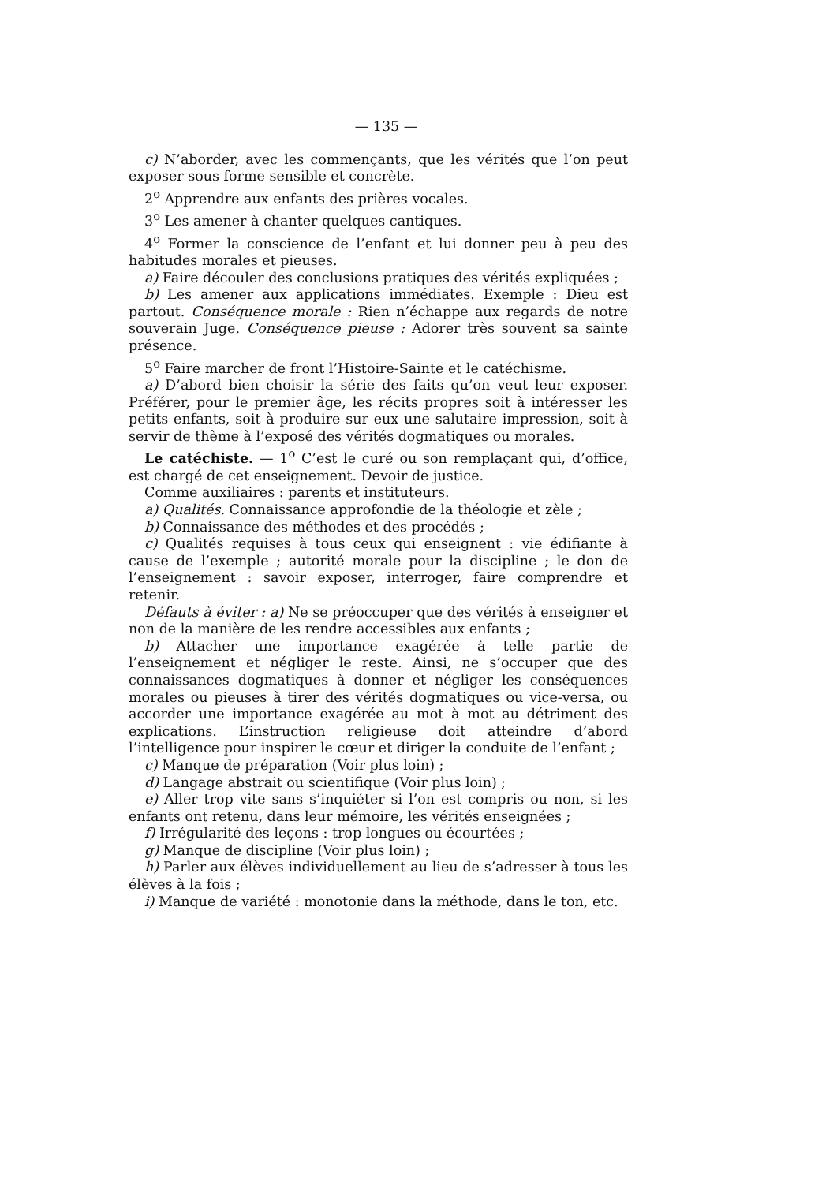— 135 —
c) N’aborder, avec les commençants, que les vérités que l’on peut exposer sous forme sensible et concrète.
2<sup>o</sup> Apprendre aux enfants des prières vocales.
3<sup>o</sup> Les amener à chanter quelques cantiques.
4<sup>o</sup> Former la conscience de l’enfant et lui donner peu à peu des habitudes morales et pieuses.
a) Faire découler des conclusions pratiques des vérités expliquées ;
b) Les amener aux applications immédiates. Exemple : Dieu est partout. Conséquence morale : Rien n’échappe aux regards de notre souverain Juge. Conséquence pieuse : Adorer très souvent sa sainte présence.
5<sup>o</sup> Faire marcher de front l’Histoire-Sainte et le catéchisme.
a) D’abord bien choisir la série des faits qu’on veut leur exposer. Préférer, pour le premier âge, les récits propres soit à intéresser les petits enfants, soit à produire sur eux une salutaire impression, soit à servir de thème à l’exposé des vérités dogmatiques ou morales.
Le catéchiste. — 1<sup>o</sup> C’est le curé ou son remplaçant qui, d’office, est chargé de cet enseignement. Devoir de justice.
Comme auxiliaires : parents et instituteurs.
a) Qualités. Connaissance approfondie de la théologie et zèle ;
b) Connaissance des méthodes et des procédés ;
c) Qualités requises à tous ceux qui enseignent : vie édifiante à cause de l’exemple ; autorité morale pour la discipline ; le don de l’enseignement : savoir exposer, interroger, faire comprendre et retenir.
Défauts à éviter : a) Ne se préoccuper que des vérités à enseigner et non de la manière de les rendre accessibles aux enfants ;
b) Attacher une importance exagérée à telle partie de l’enseignement et négliger le reste. Ainsi, ne s’occuper que des connaissances dogmatiques à donner et négliger les conséquences morales ou pieuses à tirer des vérités dogmatiques ou vice-versa, ou accorder une importance exagérée au mot à mot au détriment des explications. L’instruction religieuse doit atteindre d’abord l’intelligence pour inspirer le cœur et diriger la conduite de l’enfant ;
c) Manque de préparation (Voir plus loin) ;
d) Langage abstrait ou scientifique (Voir plus loin) ;
e) Aller trop vite sans s’inquiéter si l’on est compris ou non, si les enfants ont retenu, dans leur mémoire, les vérités enseignées ;
f) Irrégularité des leçons : trop longues ou écourtées ;
g) Manque de discipline (Voir plus loin) ;
h) Parler aux élèves individuellement au lieu de s’adresser à tous les élèves à la fois ;
i) Manque de variété : monotonie dans la méthode, dans le ton, etc.